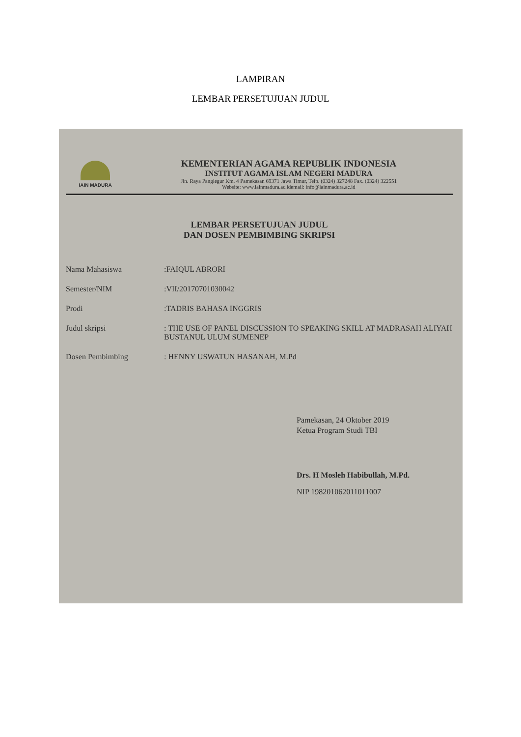LAMPIRAN
LEMBAR PERSETUJUAN JUDUL
IAIN MADURA
KEMENTERIAN AGAMA REPUBLIK INDONESIA
INSTITUT AGAMA ISLAM NEGERI MADURA
Jln. Raya Panglegur Km. 4 Pamekasan 69371 Jawa Timur, Telp. (0324) 327248 Fax. (0324) 322551
Website: www.iainmadura.ac.idemail: info@iainmadura.ac.id
LEMBAR PERSETUJUAN JUDUL
DAN DOSEN PEMBIMBING SKRIPSI
Nama Mahasiswa :FAIQUL ABRORI
Semester/NIM :VII/20170701030042
Prodi :TADRIS BAHASA INGGRIS
Judul skripsi : THE USE OF PANEL DISCUSSION TO SPEAKING SKILL AT MADRASAH ALIYAH BUSTANUL ULUM SUMENEP
Dosen Pembimbing : HENNY USWATUN HASANAH, M.Pd
Pamekasan, 24 Oktober 2019
Ketua Program Studi TBI
Drs. H Mosleh Habibullah, M.Pd.
NIP 198201062011011007